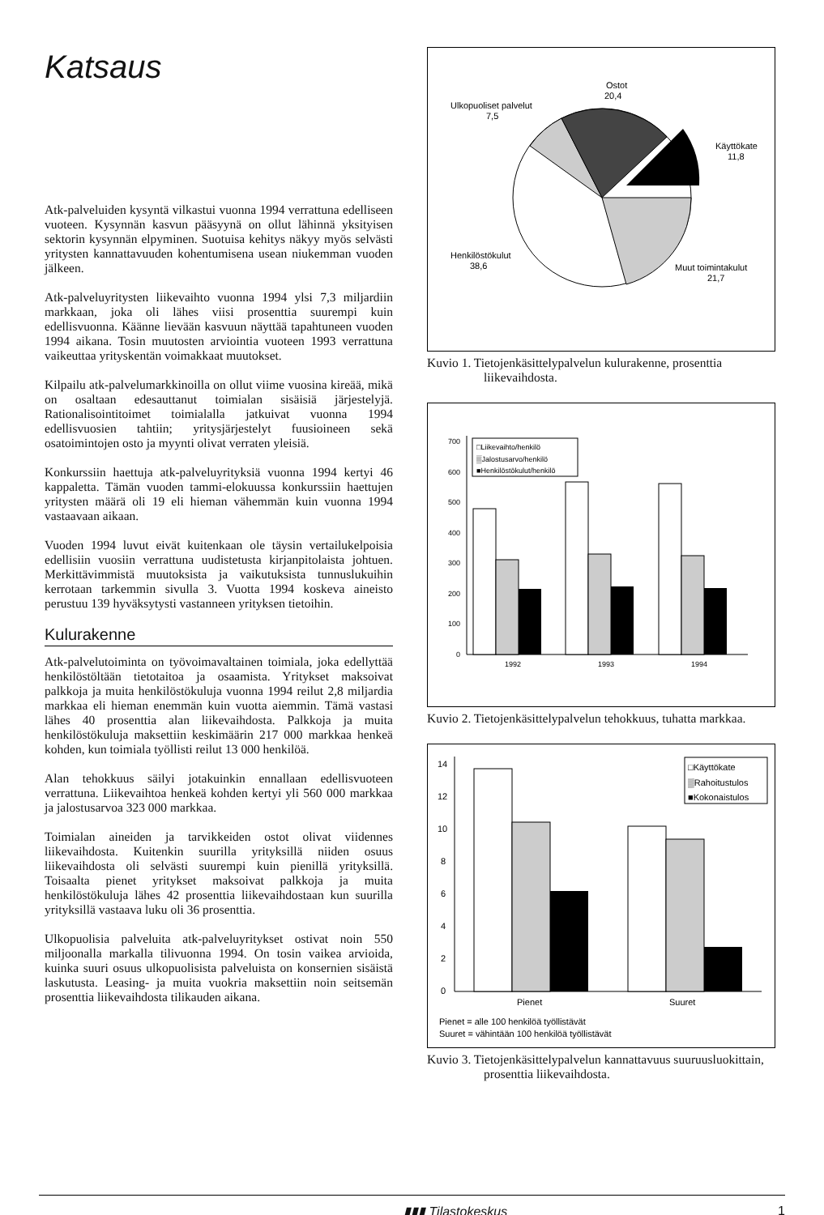Katsaus
Atk-palveluiden kysyntä vilkastui vuonna 1994 verrattuna edelliseen vuoteen. Kysynnän kasvun pääsyynä on ollut lähinnä yksityisen sektorin kysynnän elpyminen. Suotuisa kehitys näkyy myös selvästi yritysten kannattavuuden kohentumisena usean niukemman vuoden jälkeen.
Atk-palveluyritysten liikevaihto vuonna 1994 ylsi 7,3 miljardiin markkaan, joka oli lähes viisi prosenttia suurempi kuin edellisvuonna. Käänne lievään kasvuun näyttää tapahtuneen vuoden 1994 aikana. Tosin muutosten arviointia vuoteen 1993 verrattuna vaikeuttaa yrityskentän voimakkaat muutokset.
Kilpailu atk-palvelumarkkinoilla on ollut viime vuosina kireää, mikä on osaltaan edesauttanut toimialan sisäisiä järjestelyjä. Rationalisointitoimet toimialalla jatkuivat vuonna 1994 edellisvuosien tahtiin; yritysjärjestelyt fuusioineen sekä osatoimintojen osto ja myynti olivat verraten yleisiä.
Konkurssiin haettuja atk-palveluyrityksiä vuonna 1994 kertyi 46 kappaletta. Tämän vuoden tammi-elokuussa konkurssiin haettujen yritysten määrä oli 19 eli hieman vähemmän kuin vuonna 1994 vastaavaan aikaan.
Vuoden 1994 luvut eivät kuitenkaan ole täysin vertailukelpoisia edellisiin vuosiin verrattuna uudistetusta kirjanpitolaista johtuen. Merkittävimmistä muutoksista ja vaikutuksista tunnuslukuihin kerrotaan tarkemmin sivulla 3. Vuotta 1994 koskeva aineisto perustuu 139 hyväksytysti vastanneen yrityksen tietoihin.
Kulurakenne
Atk-palvelutoiminta on työvoimavaltainen toimiala, joka edellyttää henkilöstöltään tietotaitoa ja osaamista. Yritykset maksoivat palkkoja ja muita henkilöstökuluja vuonna 1994 reilut 2,8 miljardia markkaa eli hieman enemmän kuin vuotta aiemmin. Tämä vastasi lähes 40 prosenttia alan liikevaihdosta. Palkkoja ja muita henkilöstökuluja maksettiin keskimäärin 217 000 markkaa henkeä kohden, kun toimiala työllisti reilut 13 000 henkilöä.
Alan tehokkuus säilyi jotakuinkin ennallaan edellisvuoteen verrattuna. Liikevaihtoa henkeä kohden kertyi yli 560 000 markkaa ja jalostusarvoa 323 000 markkaa.
Toimialan aineiden ja tarvikkeiden ostot olivat viidennes liikevaihdosta. Kuitenkin suurilla yrityksillä niiden osuus liikevaihdosta oli selvästi suurempi kuin pienillä yrityksillä. Toisaalta pienet yritykset maksoivat palkkoja ja muita henkilöstökuluja lähes 42 prosenttia liikevaihdostaan kun suurilla yrityksillä vastaava luku oli 36 prosenttia.
Ulkopuolisia palveluita atk-palveluyritykset ostivat noin 550 miljoonalla markalla tilivuonna 1994. On tosin vaikea arvioida, kuinka suuri osuus ulkopuolisista palveluista on konsernien sisäistä laskutusta. Leasing- ja muita vuokria maksettiin noin seitsemän prosenttia liikevaihdosta tilikauden aikana.
Ulkopuoliset palvelut
7,5
Ostot
20,4
Käyttökate
11,8
Henkilöstökulut
38,6
Muut toimintakulut
21,7
Kuvio 1. Tietojenkäsittelypalvelun kulurakenne, prosenttia liikevaihdosta.
700
600
500
400
300
200
100
0
1992
1993
1994
□Liikevaihto/henkilö
▒Jalostusarvo/henkilö
■Henkilöstökulut/henkilö
Kuvio 2. Tietojenkäsittelypalvelun tehokkuus, tuhatta markkaa.
14
12
10
8
6
4
2
0
Pienet
Suuret
Pienet = alle 100 henkilöä työllistävät
Suuret = vähintään 100 henkilöä työllistävät
□Käyttökate
▒Rahoitustulos
■Kokonaistulos
Kuvio 3. Tietojenkäsittelypalvelun kannattavuus suuruusluokittain, prosenttia liikevaihdosta.
▮▮▮ Tilastokeskus 1